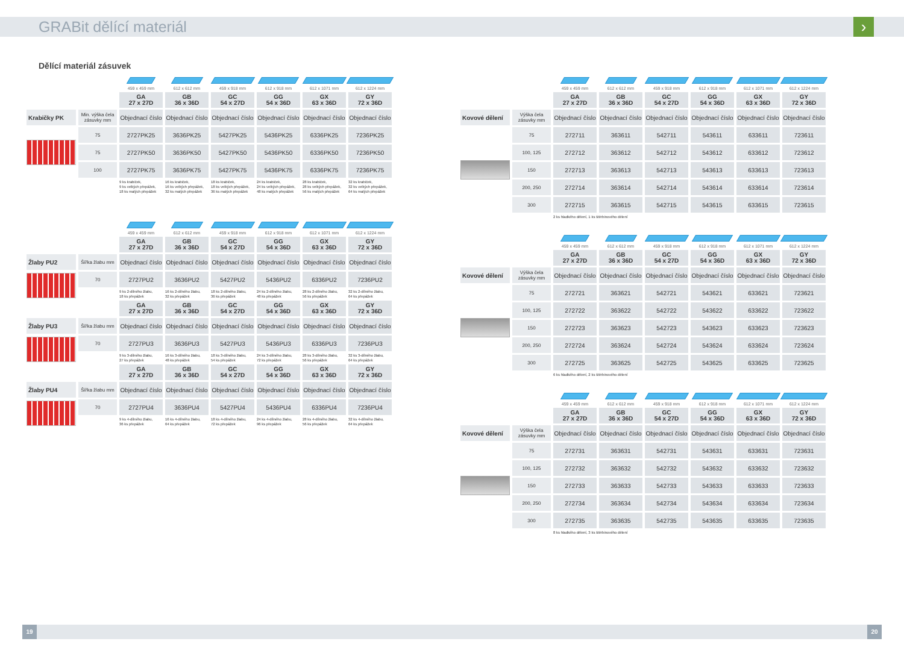GRABit dělící materiál
›
Dělící materiál zásuvek
| | | 459 x 459 mm | 612 x 612 mm | 459 x 918 mm | 612 x 918 mm | 612 x 1071 mm | 612 x 1224 mm |
| | | GA 27 x 27D | GB 36 x 36D | GC 54 x 27D | GG 54 x 36D | GX 63 x 36D | GY 72 x 36D |
| Krabičky PK | Min. výška čela zásuvky mm | Objednací číslo | Objednací číslo | Objednací číslo | Objednací číslo | Objednací číslo | Objednací číslo |
| | 75 | 2727PK25 | 3636PK25 | 5427PK25 | 5436PK25 | 6336PK25 | 7236PK25 |
| | 75 | 2727PK50 | 3636PK50 | 5427PK50 | 5436PK50 | 6336PK50 | 7236PK50 |
| | 100 | 2727PK75 | 3636PK75 | 5427PK75 | 5436PK75 | 6336PK75 | 7236PK75 |
| | | 9 ks krabiček, 9 ks velkých přepážek, 18 ks malých přepážek | 16 ks krabiček, 16 ks velkých přepážek, 32 ks malých přepážek | 18 ks krabiček, 18 ks velkých přepážek, 36 ks malých přepážek | 24 ks krabiček, 24 ks velkých přepážek, 48 ks malých přepážek | 28 ks krabiček, 28 ks velkých přepážek, 56 ks malých přepážek | 32 ks krabiček, 32 ks velkých přepážek, 64 ks malých přepážek |
| | | 459 x 459 mm | 612 x 612 mm | 459 x 918 mm | 612 x 918 mm | 612 x 1071 mm | 612 x 1224 mm |
| | | GA 27 x 27D | GB 36 x 36D | GC 54 x 27D | GG 54 x 36D | GX 63 x 36D | GY 72 x 36D |
| Žlaby PU2 | Šířka žlabu mm | Objednací číslo | Objednací číslo | Objednací číslo | Objednací číslo | Objednací číslo | Objednací číslo |
| | 70 | 2727PU2 | 3636PU2 | 5427PU2 | 5436PU2 | 6336PU2 | 7236PU2 |
| | | 9 ks 2-dílného žlabu, 18 ks přepážek | 16 ks 2-dílného žlabu, 32 ks přepážek | 18 ks 2-dílného žlabu, 36 ks přepážek | 24 ks 2-dílného žlabu, 48 ks přepážek | 28 ks 2-dílného žlabu, 56 ks přepážek | 32 ks 2-dílného žlabu, 64 ks přepážek |
| | | GA 27 x 27D | GB 36 x 36D | GC 54 x 27D | GG 54 x 36D | GX 63 x 36D | GY 72 x 36D |
| Žlaby PU3 | Šířka žlabu mm | Objednací číslo | Objednací číslo | Objednací číslo | Objednací číslo | Objednací číslo | Objednací číslo |
| | 70 | 2727PU3 | 3636PU3 | 5427PU3 | 5436PU3 | 6336PU3 | 7236PU3 |
| | | 9 ks 3-dílného žlabu, 27 ks přepážek | 16 ks 3-dílného žlabu, 48 ks přepážek | 18 ks 3-dílného žlabu, 54 ks přepážek | 24 ks 3-dílného žlabu, 72 ks přepážek | 28 ks 3-dílného žlabu, 56 ks přepážek | 32 ks 3-dílného žlabu, 64 ks přepážek |
| | | GA 27 x 27D | GB 36 x 36D | GC 54 x 27D | GG 54 x 36D | GX 63 x 36D | GY 72 x 36D |
| Žlaby PU4 | Šířka žlabu mm | Objednací číslo | Objednací číslo | Objednací číslo | Objednací číslo | Objednací číslo | Objednací číslo |
| | 70 | 2727PU4 | 3636PU4 | 5427PU4 | 5436PU4 | 6336PU4 | 7236PU4 |
| | | 9 ks 4-dílného žlabu, 36 ks přepážek | 16 ks 4-dílného žlabu, 64 ks přepážek | 18 ks 4-dílného žlabu, 72 ks přepážek | 24 ks 4-dílného žlabu, 96 ks přepážek | 28 ks 4-dílného žlabu, 56 ks přepážek | 32 ks 4-dílného žlabu, 64 ks přepážek |
| | | 459 x 459 mm | 612 x 612 mm | 459 x 918 mm | 612 x 918 mm | 612 x 1071 mm | 612 x 1224 mm |
| | | GA 27 x 27D | GB 36 x 36D | GC 54 x 27D | GG 54 x 36D | GX 63 x 36D | GY 72 x 36D |
| Kovové dělení | Výška čela zásuvky mm | Objednací číslo | Objednací číslo | Objednací číslo | Objednací číslo | Objednací číslo | Objednací číslo |
| | 75 | 272711 | 363611 | 542711 | 543611 | 633611 | 723611 |
| | 100, 125 | 272712 | 363612 | 542712 | 543612 | 633612 | 723612 |
| | 150 | 272713 | 363613 | 542713 | 543613 | 633613 | 723613 |
| | 200, 250 | 272714 | 363614 | 542714 | 543614 | 633614 | 723614 |
| | 300 | 272715 | 363615 | 542715 | 543615 | 633615 | 723615 |
| | | 2 ks hladkého dělení, 1 ks štěrbinového dělení | | | | | |
| | | 459 x 459 mm | 612 x 612 mm | 459 x 918 mm | 612 x 918 mm | 612 x 1071 mm | 612 x 1224 mm |
| | | GA 27 x 27D | GB 36 x 36D | GC 54 x 27D | GG 54 x 36D | GX 63 x 36D | GY 72 x 36D |
| Kovové dělení | Výška čela zásuvky mm | Objednací číslo | Objednací číslo | Objednací číslo | Objednací číslo | Objednací číslo | Objednací číslo |
| | 75 | 272721 | 363621 | 542721 | 543621 | 633621 | 723621 |
| | 100, 125 | 272722 | 363622 | 542722 | 543622 | 633622 | 723622 |
| | 150 | 272723 | 363623 | 542723 | 543623 | 633623 | 723623 |
| | 200, 250 | 272724 | 363624 | 542724 | 543624 | 633624 | 723624 |
| | 300 | 272725 | 363625 | 542725 | 543625 | 633625 | 723625 |
| | | 6 ks hladkého dělení, 2 ks štěrbinového dělení | | | | | |
| | | 459 x 459 mm | 612 x 612 mm | 459 x 918 mm | 612 x 918 mm | 612 x 1071 mm | 612 x 1224 mm |
| | | GA 27 x 27D | GB 36 x 36D | GC 54 x 27D | GG 54 x 36D | GX 63 x 36D | GY 72 x 36D |
| Kovové dělení | Výška čela zásuvky mm | Objednací číslo | Objednací číslo | Objednací číslo | Objednací číslo | Objednací číslo | Objednací číslo |
| | 75 | 272731 | 363631 | 542731 | 543631 | 633631 | 723631 |
| | 100, 125 | 272732 | 363632 | 542732 | 543632 | 633632 | 723632 |
| | 150 | 272733 | 363633 | 542733 | 543633 | 633633 | 723633 |
| | 200, 250 | 272734 | 363634 | 542734 | 543634 | 633634 | 723634 |
| | 300 | 272735 | 363635 | 542735 | 543635 | 633635 | 723635 |
| | | 8 ks hladkého dělení, 3 ks štěrbinového dělení | | | | | |
19 20